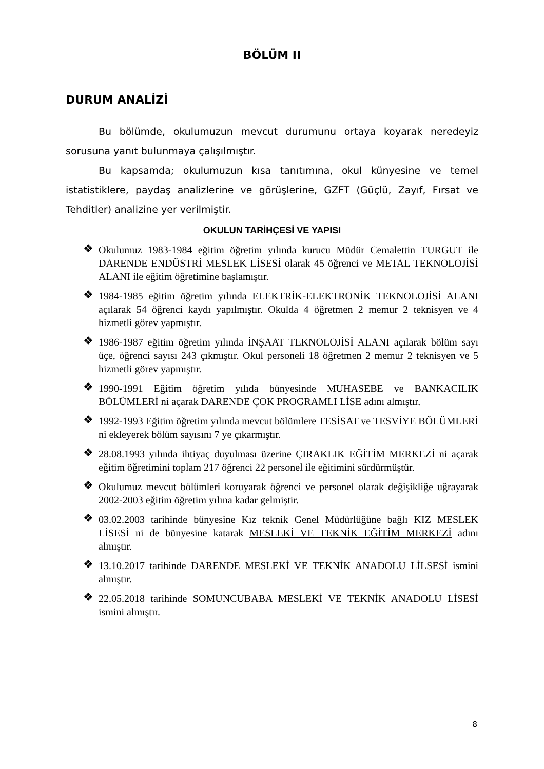BÖLÜM II
DURUM ANALİZİ
Bu bölümde, okulumuzun mevcut durumunu ortaya koyarak neredeyiz sorusuna yanıt bulunmaya çalışılmıştır.
Bu kapsamda; okulumuzun kısa tanıtımına, okul künyesine ve temel istatistiklere, paydaş analizlerine ve görüşlerine, GZFT (Güçlü, Zayıf, Fırsat ve Tehditler) analizine yer verilmiştir.
OKULUN TARİHÇESİ VE YAPISI
❖ Okulumuz 1983-1984 eğitim öğretim yılında kurucu Müdür Cemalettin TURGUT ile DARENDE ENDÜSTRİ MESLEK LİSESİ olarak 45 öğrenci ve METAL TEKNOLOJİSİ ALANI ile eğitim öğretimine başlamıştır.
❖ 1984-1985 eğitim öğretim yılında ELEKTRİK-ELEKTRONİK TEKNOLOJİSİ ALANI açılarak 54 öğrenci kaydı yapılmıştır. Okulda 4 öğretmen 2 memur 2 teknisyen ve 4 hizmetli görev yapmıştır.
❖ 1986-1987 eğitim öğretim yılında İNŞAAT TEKNOLOJİSİ ALANI açılarak bölüm sayı üçe, öğrenci sayısı 243 çıkmıştır. Okul personeli 18 öğretmen 2 memur 2 teknisyen ve 5 hizmetli görev yapmıştır.
❖ 1990-1991 Eğitim öğretim yılıda bünyesinde MUHASEBE ve BANKACILIK BÖLÜMLERİ ni açarak DARENDE ÇOK PROGRAMLI LİSE adını almıştır.
❖ 1992-1993 Eğitim öğretim yılında mevcut bölümlere TESİSAT ve TESVİYE BÖLÜMLERİ ni ekleyerek bölüm sayısını 7 ye çıkarmıştır.
❖ 28.08.1993 yılında ihtiyaç duyulması üzerine ÇIRAKLIK EĞİTİM MERKEZİ ni açarak eğitim öğretimini toplam 217 öğrenci 22 personel ile eğitimini sürdürmüştür.
❖ Okulumuz mevcut bölümleri koruyarak öğrenci ve personel olarak değişikliğe uğrayarak 2002-2003 eğitim öğretim yılına kadar gelmiştir.
❖ 03.02.2003 tarihinde bünyesine Kız teknik Genel Müdürlüğüne bağlı KIZ MESLEK LİSESİ ni de bünyesine katarak MESLEKİ VE TEKNİK EĞİTİM MERKEZİ adını almıştır.
❖ 13.10.2017 tarihinde DARENDE MESLEKİ VE TEKNİK ANADOLU LİLSESİ ismini almıştır.
❖ 22.05.2018 tarihinde SOMUNCUBABA MESLEKİ VE TEKNİK ANADOLU LİSESİ ismini almıştır.
8